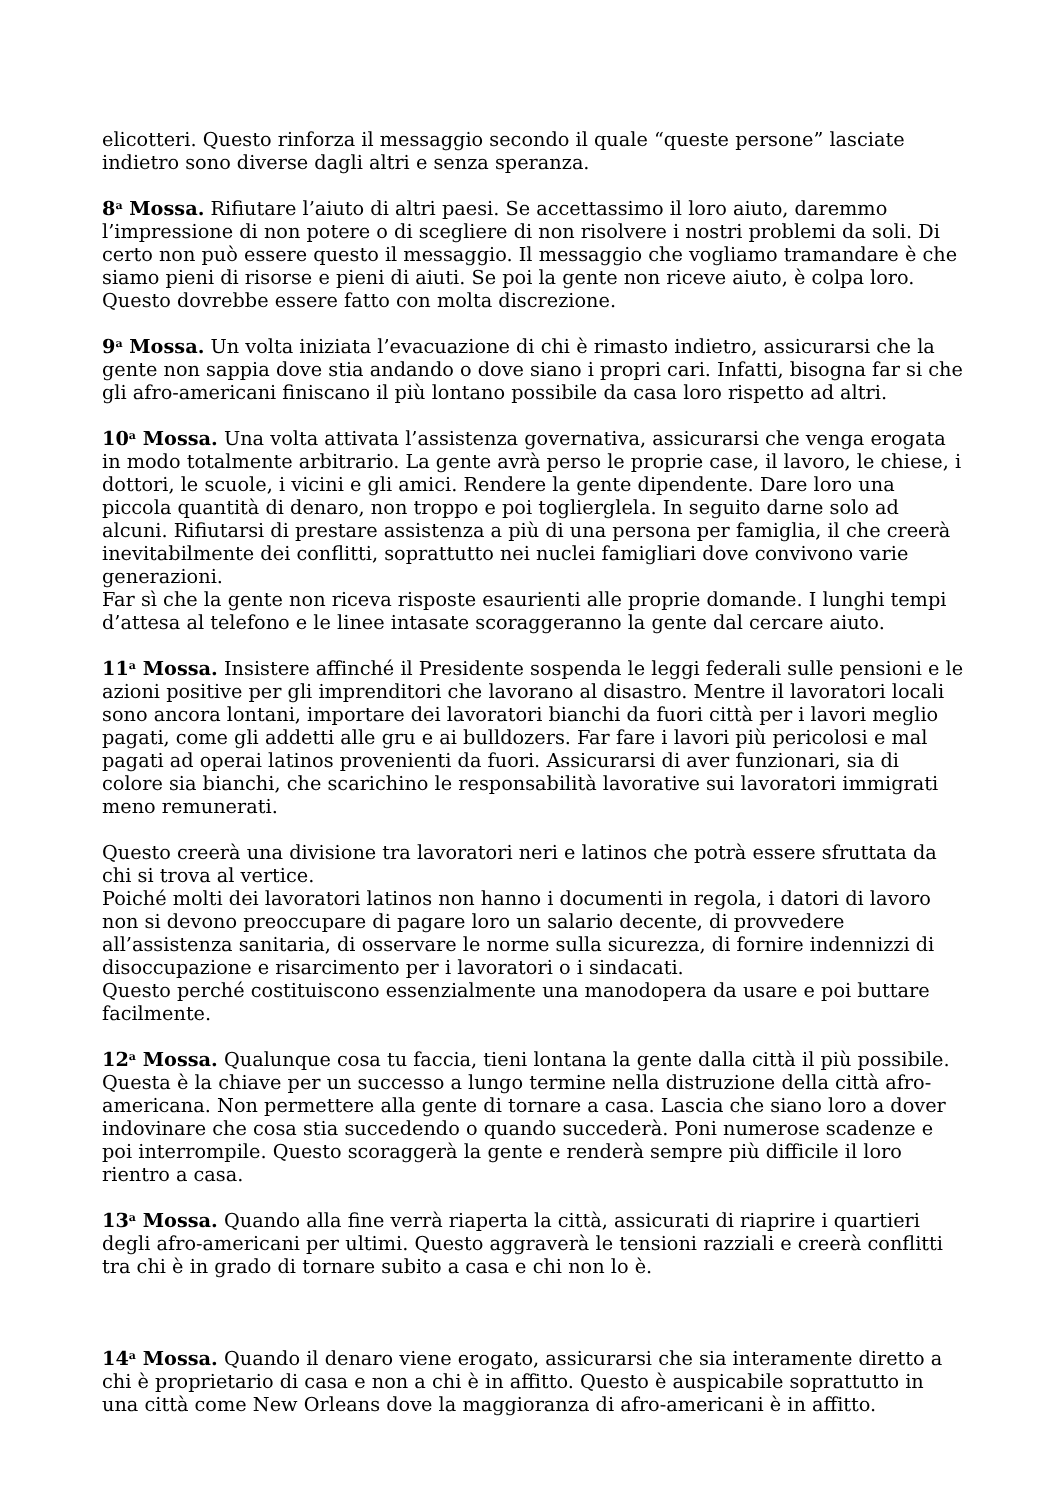elicotteri. Questo rinforza il messaggio secondo il quale “queste persone” lasciate indietro sono diverse dagli altri e senza speranza.
8<sup>a</sup> Mossa. Rifiutare l’aiuto di altri paesi. Se accettassimo il loro aiuto, daremmo l’impressione di non potere o di scegliere di non risolvere i nostri problemi da soli. Di certo non può essere questo il messaggio. Il messaggio che vogliamo tramandare è che siamo pieni di risorse e pieni di aiuti. Se poi la gente non riceve aiuto, è colpa loro. Questo dovrebbe essere fatto con molta discrezione.
9<sup>a</sup> Mossa. Un volta iniziata l’evacuazione di chi è rimasto indietro, assicurarsi che la gente non sappia dove stia andando o dove siano i propri cari. Infatti, bisogna far si che gli afro-americani finiscano il più lontano possibile da casa loro rispetto ad altri.
10<sup>a</sup> Mossa. Una volta attivata l’assistenza governativa, assicurarsi che venga erogata in modo totalmente arbitrario. La gente avrà perso le proprie case, il lavoro, le chiese, i dottori, le scuole, i vicini e gli amici. Rendere la gente dipendente. Dare loro una piccola quantità di denaro, non troppo e poi toglierglela. In seguito darne solo ad alcuni. Rifiutarsi di prestare assistenza a più di una persona per famiglia, il che creerà inevitabilmente dei conflitti, soprattutto nei nuclei famigliari dove convivono varie generazioni.
Far sì che la gente non riceva risposte esaurienti alle proprie domande. I lunghi tempi d’attesa al telefono e le linee intasate scoraggeranno la gente dal cercare aiuto.
11<sup>a</sup> Mossa. Insistere affinché il Presidente sospenda le leggi federali sulle pensioni e le azioni positive per gli imprenditori che lavorano al disastro. Mentre il lavoratori locali sono ancora lontani, importare dei lavoratori bianchi da fuori città per i lavori meglio pagati, come gli addetti alle gru e ai bulldozers. Far fare i lavori più pericolosi e mal pagati ad operai latinos provenienti da fuori. Assicurarsi di aver funzionari, sia di colore sia bianchi, che scarichino le responsabilità lavorative sui lavoratori immigrati meno remunerati.
Questo creerà una divisione tra lavoratori neri e latinos che potrà essere sfruttata da chi si trova al vertice.
Poiché molti dei lavoratori latinos non hanno i documenti in regola, i datori di lavoro non si devono preoccupare di pagare loro un salario decente, di provvedere all’assistenza sanitaria, di osservare le norme sulla sicurezza, di fornire indennizzi di disoccupazione e risarcimento per i lavoratori o i sindacati.
Questo perché costituiscono essenzialmente una manodopera da usare e poi buttare facilmente.
12<sup>a</sup> Mossa. Qualunque cosa tu faccia, tieni lontana la gente dalla città il più possibile. Questa è la chiave per un successo a lungo termine nella distruzione della città afro-americana. Non permettere alla gente di tornare a casa. Lascia che siano loro a dover indovinare che cosa stia succedendo o quando succederà. Poni numerose scadenze e poi interrompile. Questo scoraggerà la gente e renderà sempre più difficile il loro rientro a casa.
13<sup>a</sup> Mossa. Quando alla fine verrà riaperta la città, assicurati di riaprire i quartieri degli afro-americani per ultimi. Questo aggraverà le tensioni razziali e creerà conflitti tra chi è in grado di tornare subito a casa e chi non lo è.
14<sup>a</sup> Mossa. Quando il denaro viene erogato, assicurarsi che sia interamente diretto a chi è proprietario di casa e non a chi è in affitto. Questo è auspicabile soprattutto in una città come New Orleans dove la maggioranza di afro-americani è in affitto.